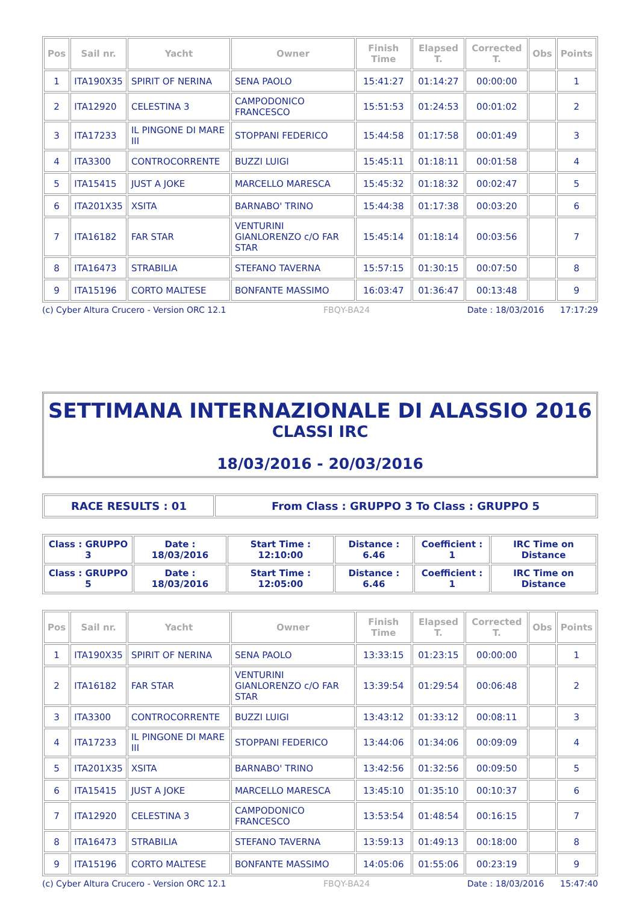| Pos | Sail nr. | Yacht | Owner | Finish Time | Elapsed T. | Corrected T. | Obs | Points |
| --- | --- | --- | --- | --- | --- | --- | --- | --- |
| 1 | ITA190X35 | SPIRIT OF NERINA | SENA PAOLO | 15:41:27 | 01:14:27 | 00:00:00 | | 1 |
| 2 | ITA12920 | CELESTINA 3 | CAMPODONICO FRANCESCO | 15:51:53 | 01:24:53 | 00:01:02 | | 2 |
| 3 | ITA17233 | IL PINGONE DI MARE III | STOPPANI FEDERICO | 15:44:58 | 01:17:58 | 00:01:49 | | 3 |
| 4 | ITA3300 | CONTROCORRENTE | BUZZI LUIGI | 15:45:11 | 01:18:11 | 00:01:58 | | 4 |
| 5 | ITA15415 | JUST A JOKE | MARCELLO MARESCA | 15:45:32 | 01:18:32 | 00:02:47 | | 5 |
| 6 | ITA201X35 | XSITA | BARNABO' TRINO | 15:44:38 | 01:17:38 | 00:03:20 | | 6 |
| 7 | ITA16182 | FAR STAR | VENTURINI GIANLORENZO c/O FAR STAR | 15:45:14 | 01:18:14 | 00:03:56 | | 7 |
| 8 | ITA16473 | STRABILIA | STEFANO TAVERNA | 15:57:15 | 01:30:15 | 00:07:50 | | 8 |
| 9 | ITA15196 | CORTO MALTESE | BONFANTE MASSIMO | 16:03:47 | 01:36:47 | 00:13:48 | | 9 |
(c) Cyber Altura Crucero - Version ORC 12.1 FBQY-BA24 Date : 18/03/2016 17:17:29
SETTIMANA INTERNAZIONALE DI ALASSIO 2016
CLASSI IRC
18/03/2016 - 20/03/2016
| RACE RESULTS : 01 | From Class : GRUPPO 3 To Class : GRUPPO 5 |
| Class : GRUPPO 3 | Date : 18/03/2016 | Start Time : 12:10:00 | Distance : 6.46 | Coefficient : 1 | IRC Time on Distance |
| Class : GRUPPO 5 | Date : 18/03/2016 | Start Time : 12:05:00 | Distance : 6.46 | Coefficient : 1 | IRC Time on Distance |
| Pos | Sail nr. | Yacht | Owner | Finish Time | Elapsed T. | Corrected T. | Obs | Points |
| --- | --- | --- | --- | --- | --- | --- | --- | --- |
| 1 | ITA190X35 | SPIRIT OF NERINA | SENA PAOLO | 13:33:15 | 01:23:15 | 00:00:00 | | 1 |
| 2 | ITA16182 | FAR STAR | VENTURINI GIANLORENZO c/O FAR STAR | 13:39:54 | 01:29:54 | 00:06:48 | | 2 |
| 3 | ITA3300 | CONTROCORRENTE | BUZZI LUIGI | 13:43:12 | 01:33:12 | 00:08:11 | | 3 |
| 4 | ITA17233 | IL PINGONE DI MARE III | STOPPANI FEDERICO | 13:44:06 | 01:34:06 | 00:09:09 | | 4 |
| 5 | ITA201X35 | XSITA | BARNABO' TRINO | 13:42:56 | 01:32:56 | 00:09:50 | | 5 |
| 6 | ITA15415 | JUST A JOKE | MARCELLO MARESCA | 13:45:10 | 01:35:10 | 00:10:37 | | 6 |
| 7 | ITA12920 | CELESTINA 3 | CAMPODONICO FRANCESCO | 13:53:54 | 01:48:54 | 00:16:15 | | 7 |
| 8 | ITA16473 | STRABILIA | STEFANO TAVERNA | 13:59:13 | 01:49:13 | 00:18:00 | | 8 |
| 9 | ITA15196 | CORTO MALTESE | BONFANTE MASSIMO | 14:05:06 | 01:55:06 | 00:23:19 | | 9 |
(c) Cyber Altura Crucero - Version ORC 12.1 FBQY-BA24 Date : 18/03/2016 15:47:40